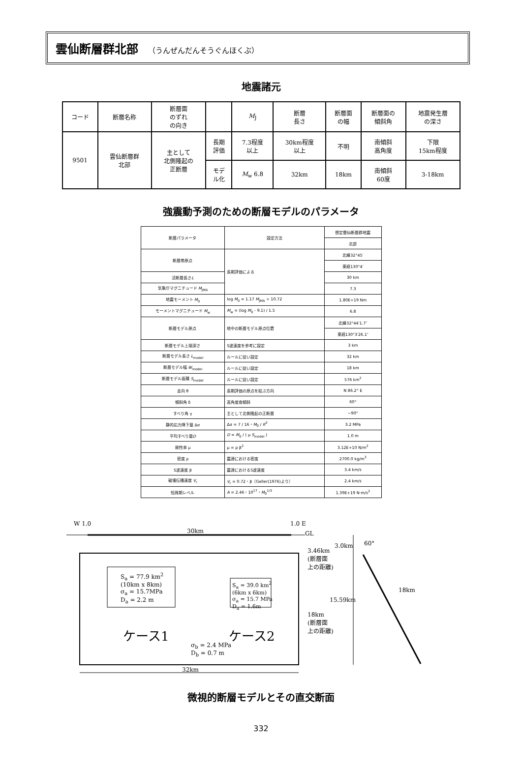雲仙断層群北部 （うんぜんだんそうぐんほくぶ）
地震諸元
| コード | 断層名称 | 断層面 のずれ の向き | | M<sub>J</sub> | 断層 長さ | 断層面 の幅 | 断層面の 傾斜角 | 地震発生層 の深さ |
| 9501 | 雲仙断層群 北部 | 主として 北側隆起の 正断層 | 長期 評価 | 7.3程度 以上 | 30km程度 以上 | 不明 | 南傾斜 高角度 | 下限 15km程度 |
| | | | モデ ル化 | M<sub>w</sub> 6.8 | 32km | 18km | 南傾斜 60度 | 3-18km |
強震動予測のための断層モデルのパラメータ
| 断層パラメータ | 設定方法 | 想定雲仙断層群地震 |
| | | 北部 |
| 断層帯原点 | 長期評価による | 北緯32°45′ |
| | | 東経130°4′ |
| 活断層長さ L | | 30 km |
| 気象庁マグニチュード M<sub>JMA</sub> | | 7.3 |
| 地震モーメント M<sub>0</sub> | log M<sub>0</sub> = 1.17 M<sub>JMA</sub> + 10.72 | 1.80E+19 Nm |
| モーメントマグニチュード M<sub>w</sub> | M<sub>w</sub> = (log M<sub>0</sub> - 9.1) / 1.5 | 6.8 |
| 断層モデル原点 | 地中の断層モデル原点位置 | 北緯32°44′1.7″ |
| | | 東経130°3′26.1″ |
| 断層モデル上端深さ | S波速度を参考に設定 | 3 km |
| 断層モデル長さ L<sub>model</sub> | ルールに従い設定 | 32 km |
| 断層モデル幅 W<sub>model</sub> | ルールに従い設定 | 18 km |
| 断層モデル面積 S<sub>model</sub> | ルールに従い設定 | 576 km<sup>2</sup> |
| 走向 θ | 長期評価の原点を結ぶ方向 | N 86.2° E |
| 傾斜角 δ | 高角度南傾斜 | 60° |
| すべり角 γ | 主として北側隆起の正断層 | −90° |
| 静的応力降下量 Δσ | Δσ = 7 / 16・ M<sub>0</sub> / R<sup>3</sup> | 3.2 MPa |
| 平均すべり量 D | D = M<sub>0</sub> / ( μ S<sub>model</sub> ) | 1.0 m |
| 剛性率 μ | μ = ρ β<sup>2</sup> | 3.12E+10 N/m<sup>2</sup> |
| 密度 ρ | 震源における密度 | 2700.0 kg/m<sup>3</sup> |
| S波速度 β | 震源におけるS波速度 | 3.4 km/s |
| 破壊伝播速度 V<sub>r</sub> | V<sub>r</sub> = 0.72・β（Geller(1976)より） | 2.4 km/s |
| 短周期レベル | A = 2.46・10<sup>17</sup>・ M<sub>0</sub><sup>1/3</sup> | 1.39E+19 N·m/s<sup>2</sup> |
W 1.0
30km
1.0 E
GL
3.46km
(断層面
上の距離)
3.0km 60°
S<sub>a</sub> = 77.9 km<sup>2</sup>
(10km x 8km)
σ<sub>a</sub> = 15.7MPa
D<sub>a</sub> = 2.2 m
S<sub>a</sub> = 39.0 km<sup>2</sup>
(6km x 6km)
σ<sub>a</sub> = 15.7 MPa
D<sub>a</sub> = 1.6m
ケース1 ケース2
σ<sub>b</sub> = 2.4 MPa
D<sub>b</sub> = 0.7 m
15.59km
18km
(断層面
上の距離)
18km
32km
微視的断層モデルとその直交断面
332